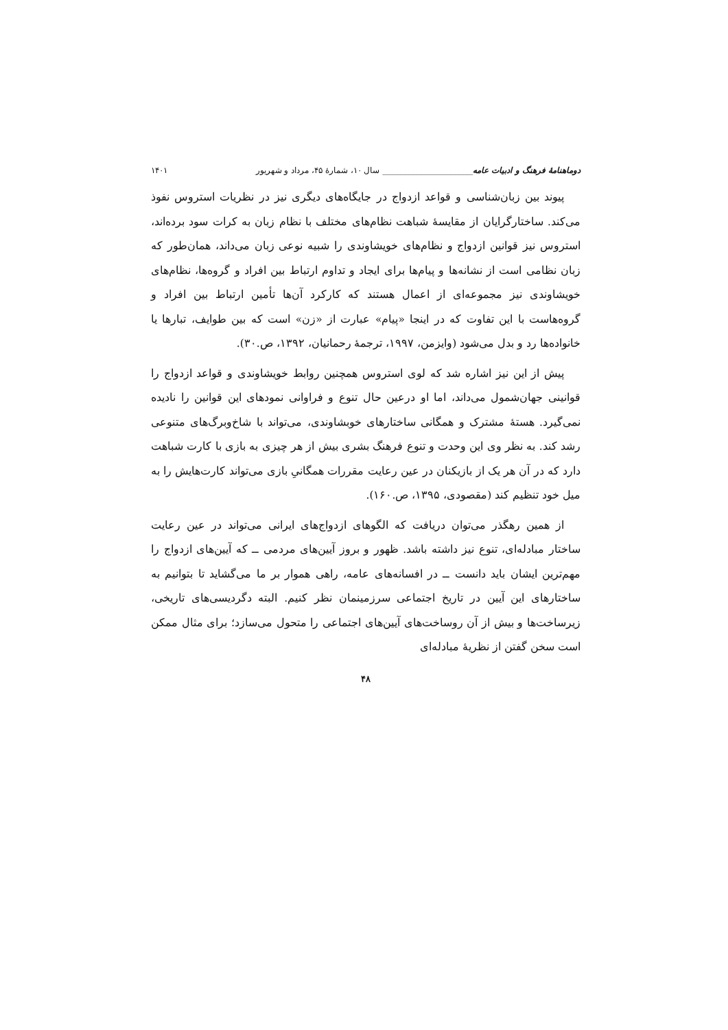دوماهنامهٔ فرهنگ و ادبیات عامه______________________ سال ۱۰، شمارهٔ ۴۵، مرداد و شهریور ۱۴۰۱
پیوند بین زبان‌شناسی و قواعد ازدواج در جایگاه‌های دیگری نیز در نظریات استروس نفوذ می‌کند. ساختارگرایان از مقایسهٔ شباهت نظام‌های مختلف با نظام زبان به کرات سود برده‌اند، استروس نیز قوانین ازدواج و نظام‌های خویشاوندی را شبیه نوعی زبان می‌داند، همان‌طور که زبان نظامی است از نشانه‌ها و پیام‌ها برای ایجاد و تداوم ارتباط بین افراد و گروه‌ها، نظام‌های خویشاوندی نیز مجموعه‌ای از اعمال هستند که کارکرد آن‌ها تأمین ارتباط بین افراد و گروه‌هاست با این تفاوت که در اینجا «پیام» عبارت از «زن» است که بین طوایف، تبارها یا خانواده‌ها رد و بدل می‌شود (وایزمن، ۱۹۹۷، ترجمهٔ رحمانیان، ۱۳۹۲، ص.۳۰).
پیش از این نیز اشاره شد که لوی استروس همچنین روابط خویشاوندی و قواعد ازدواج را قوانینی جهان‌شمول می‌داند، اما او درعین حال تنوع و فراوانی نمودهای این قوانین را نادیده نمی‌گیرد. هستهٔ مشترک و همگانی ساختارهای خوبشاوندی، می‌تواند با شاخ‌وبرگ‌های متنوعی رشد کند. به نظر وی این وحدت و تنوع فرهنگ بشری بیش از هر چیزی به بازی با کارت شباهت دارد که در آن هر یک از بازیکنان در عین رعایت مقررات همگانیِ بازی می‌تواند کارت‌هایش را به میل خود تنظیم کند (مقصودی، ۱۳۹۵، ص.۱۶۰).
از همین رهگذر می‌توان دریافت که الگوهای ازدواج‌های ایرانی می‌تواند در عین رعایت ساختار مبادله‌ای، تنوع نیز داشته باشد. ظهور و بروز آیین‌های مردمی ــ که آیین‌های ازدواج را مهم‌ترین ایشان باید دانست ــ در افسانه‌های عامه، راهی هموار بر ما می‌گشاید تا بتوانیم به ساختارهای این آیین در تاریخ اجتماعی سرزمینمان نظر کنیم. البته دگردیسی‌های تاریخی، زیرساخت‌ها و بیش از آن روساخت‌های آیین‌های اجتماعی را متحول می‌سازد؛ برای مثال ممکن است سخن گفتن از نظریهٔ مبادله‌ای
۴۸